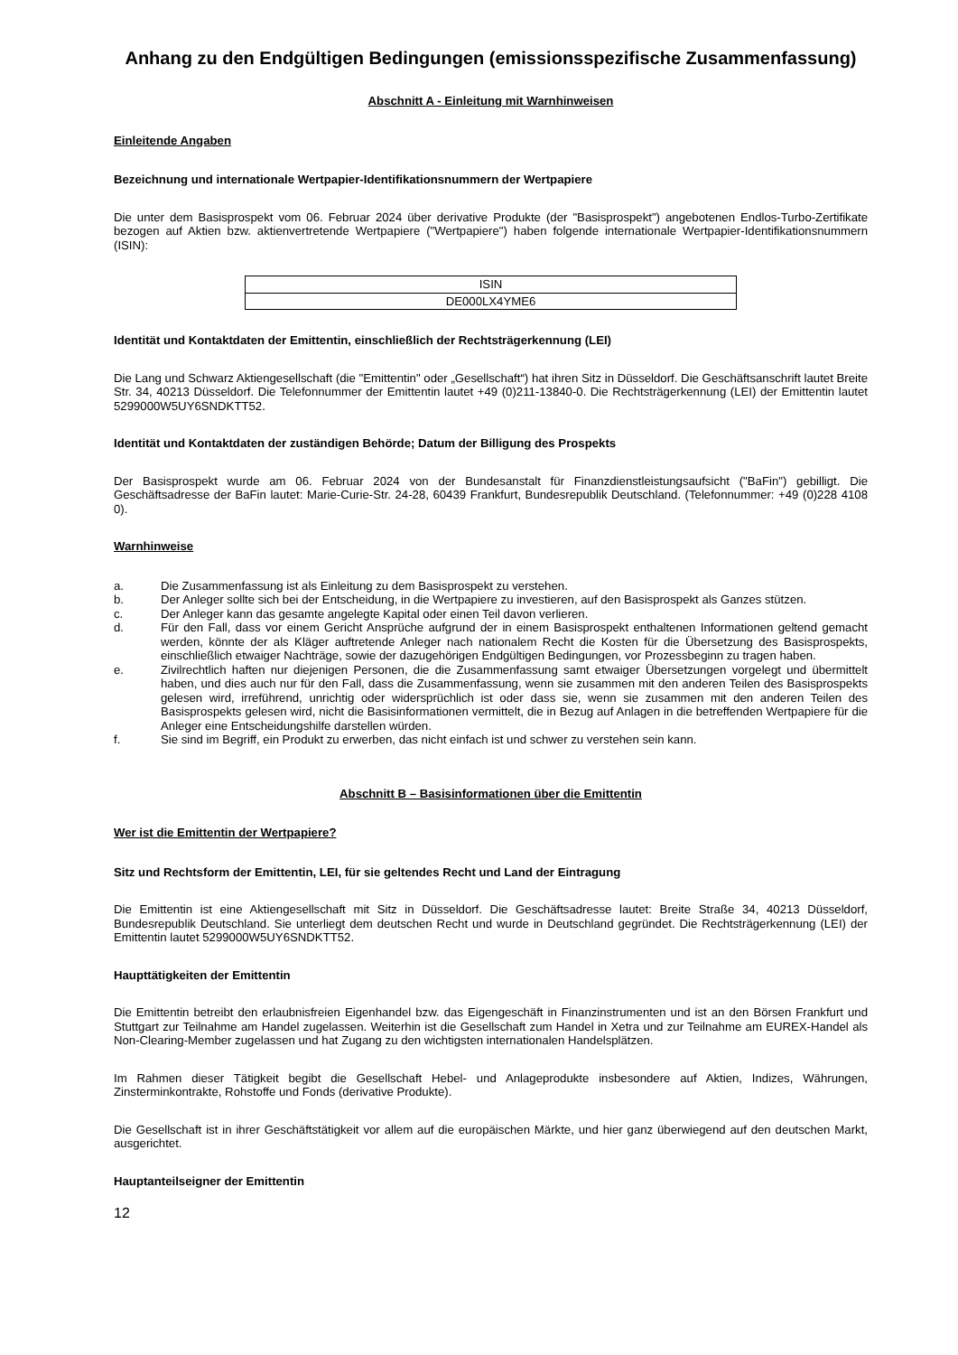Anhang zu den Endgültigen Bedingungen (emissionsspezifische Zusammenfassung)
Abschnitt A - Einleitung mit Warnhinweisen
Einleitende Angaben
Bezeichnung und internationale Wertpapier-Identifikationsnummern der Wertpapiere
Die unter dem Basisprospekt vom 06. Februar 2024 über derivative Produkte (der "Basisprospekt") angebotenen Endlos-Turbo-Zertifikate bezogen auf Aktien bzw. aktienvertretende Wertpapiere ("Wertpapiere") haben folgende internationale Wertpapier-Identifikationsnummern (ISIN):
| ISIN |
| DE000LX4YME6 |
Identität und Kontaktdaten der Emittentin, einschließlich der Rechtsträgerkennung (LEI)
Die Lang und Schwarz Aktiengesellschaft (die "Emittentin" oder „Gesellschaft“) hat ihren Sitz in Düsseldorf. Die Geschäftsanschrift lautet Breite Str. 34, 40213 Düsseldorf. Die Telefonnummer der Emittentin lautet +49 (0)211-13840-0. Die Rechtsträgerkennung (LEI) der Emittentin lautet 5299000W5UY6SNDKTT52.
Identität und Kontaktdaten der zuständigen Behörde; Datum der Billigung des Prospekts
Der Basisprospekt wurde am 06. Februar 2024 von der Bundesanstalt für Finanzdienstleistungsaufsicht ("BaFin") gebilligt. Die Geschäftsadresse der BaFin lautet: Marie-Curie-Str. 24-28, 60439 Frankfurt, Bundesrepublik Deutschland. (Telefonnummer: +49 (0)228 4108 0).
Warnhinweise
a. Die Zusammenfassung ist als Einleitung zu dem Basisprospekt zu verstehen.
b. Der Anleger sollte sich bei der Entscheidung, in die Wertpapiere zu investieren, auf den Basisprospekt als Ganzes stützen.
c. Der Anleger kann das gesamte angelegte Kapital oder einen Teil davon verlieren.
d. Für den Fall, dass vor einem Gericht Ansprüche aufgrund der in einem Basisprospekt enthaltenen Informationen geltend gemacht werden, könnte der als Kläger auftretende Anleger nach nationalem Recht die Kosten für die Übersetzung des Basisprospekts, einschließlich etwaiger Nachträge, sowie der dazugehörigen Endgültigen Bedingungen, vor Prozessbeginn zu tragen haben.
e. Zivilrechtlich haften nur diejenigen Personen, die die Zusammenfassung samt etwaiger Übersetzungen vorgelegt und übermittelt haben, und dies auch nur für den Fall, dass die Zusammenfassung, wenn sie zusammen mit den anderen Teilen des Basisprospekts gelesen wird, irreführend, unrichtig oder widersprüchlich ist oder dass sie, wenn sie zusammen mit den anderen Teilen des Basisprospekts gelesen wird, nicht die Basisinformationen vermittelt, die in Bezug auf Anlagen in die betreffenden Wertpapiere für die Anleger eine Entscheidungshilfe darstellen würden.
f. Sie sind im Begriff, ein Produkt zu erwerben, das nicht einfach ist und schwer zu verstehen sein kann.
Abschnitt B – Basisinformationen über die Emittentin
Wer ist die Emittentin der Wertpapiere?
Sitz und Rechtsform der Emittentin, LEI, für sie geltendes Recht und Land der Eintragung
Die Emittentin ist eine Aktiengesellschaft mit Sitz in Düsseldorf. Die Geschäftsadresse lautet: Breite Straße 34, 40213 Düsseldorf, Bundesrepublik Deutschland. Sie unterliegt dem deutschen Recht und wurde in Deutschland gegründet. Die Rechtsträgerkennung (LEI) der Emittentin lautet 5299000W5UY6SNDKTT52.
Haupttätigkeiten der Emittentin
Die Emittentin betreibt den erlaubnisfreien Eigenhandel bzw. das Eigengeschäft in Finanzinstrumenten und ist an den Börsen Frankfurt und Stuttgart zur Teilnahme am Handel zugelassen. Weiterhin ist die Gesellschaft zum Handel in Xetra und zur Teilnahme am EUREX-Handel als Non-Clearing-Member zugelassen und hat Zugang zu den wichtigsten internationalen Handelsplätzen.
Im Rahmen dieser Tätigkeit begibt die Gesellschaft Hebel- und Anlageprodukte insbesondere auf Aktien, Indizes, Währungen, Zinsterminkontrakte, Rohstoffe und Fonds (derivative Produkte).
Die Gesellschaft ist in ihrer Geschäftstätigkeit vor allem auf die europäischen Märkte, und hier ganz überwiegend auf den deutschen Markt, ausgerichtet.
Hauptanteilseigner der Emittentin
12